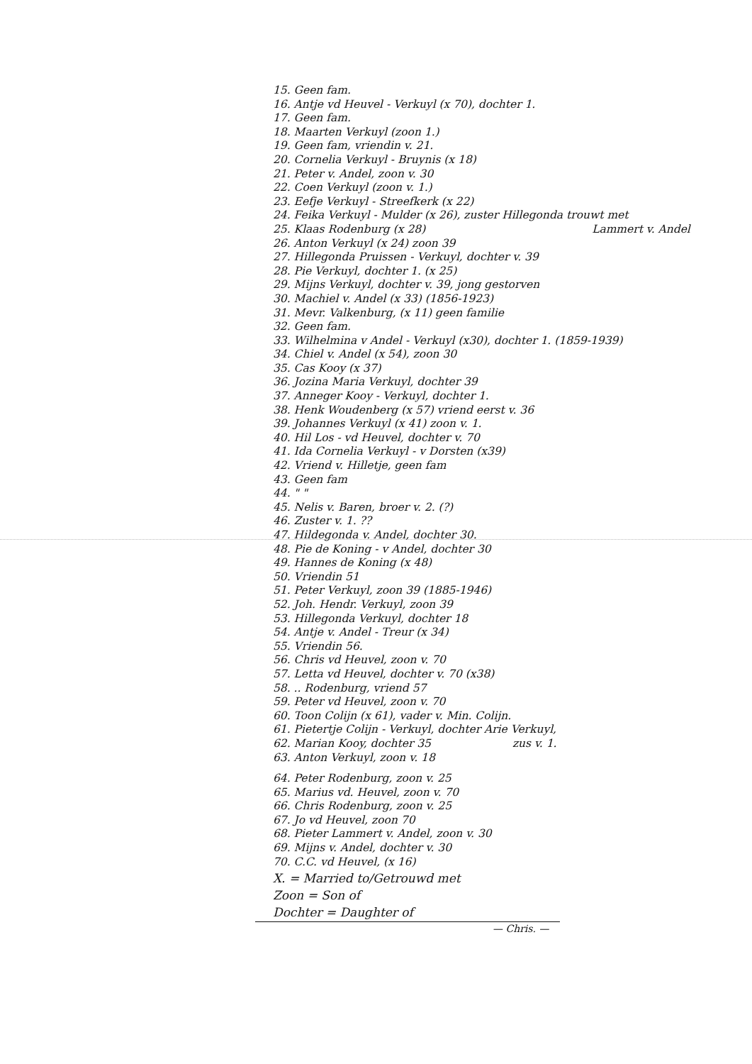15. Geen fam.
16. Antje vd Heuvel - Verkuyl (x 70), dochter 1.
17. Geen fam.
18. Maarten Verkuyl (zoon 1.)
19. Geen fam, vriendin v. 21.
20. Cornelia Verkuyl - Bruynis (x 18)
21. Peter v. Andel, zoon v. 30
22. Coen Verkuyl (zoon v. 1.)
23. Eefje Verkuyl - Streefkerk (x 22)
24. Feika Verkuyl - Mulder (x 26), zuster Hillegonda trouwt met
25. Klaas Rodenburg (x 28) Lammert v. Andel
26. Anton Verkuyl (x 24) zoon 39
27. Hillegonda Pruissen - Verkuyl, dochter v. 39
28. Pie Verkuyl, dochter 1. (x 25)
29. Mijns Verkuyl, dochter v. 39, jong gestorven
30. Machiel v. Andel (x 33) (1856-1923)
31. Mevr. Valkenburg, (x 11) geen familie
32. Geen fam.
33. Wilhelmina v Andel - Verkuyl (x30), dochter 1. (1859-1939)
34. Chiel v. Andel (x 54), zoon 30
35. Cas Kooy (x 37)
36. Jozina Maria Verkuyl, dochter 39
37. Anneger Kooy - Verkuyl, dochter 1.
38. Henk Woudenberg (x 57) vriend eerst v. 36
39. Johannes Verkuyl (x 41) zoon v. 1.
40. Hil Los - vd Heuvel, dochter v. 70
41. Ida Cornelia Verkuyl - v Dorsten (x39)
42. Vriend v. Hilletje, geen fam
43. Geen fam
44. " "
45. Nelis v. Baren, broer v. 2. (?)
46. Zuster v. 1. ??
47. Hildegonda v. Andel, dochter 30.
48. Pie de Koning - v Andel, dochter 30
49. Hannes de Koning (x 48)
50. Vriendin 51
51. Peter Verkuyl, zoon 39 (1885-1946)
52. Joh. Hendr. Verkuyl, zoon 39
53. Hillegonda Verkuyl, dochter 18
54. Antje v. Andel - Treur (x 34)
55. Vriendin 56.
56. Chris vd Heuvel, zoon v. 70
57. Letta vd Heuvel, dochter v. 70 (x38)
58. .. Rodenburg, vriend 57
59. Peter vd Heuvel, zoon v. 70
60. Toon Colijn (x 61), vader v. Min. Colijn.
61. Pietertje Colijn - Verkuyl, dochter Arie Verkuyl,
62. Marian Kooy, dochter 35 zus v. 1.
63. Anton Verkuyl, zoon v. 18
64. Peter Rodenburg, zoon v. 25
65. Marius vd. Heuvel, zoon v. 70
66. Chris Rodenburg, zoon v. 25
67. Jo vd Heuvel, zoon 70
68. Pieter Lammert v. Andel, zoon v. 30
69. Mijns v. Andel, dochter v. 30
70. C.C. vd Heuvel, (x 16)
X. = Married to/Getrouwd met
Zoon = Son of
Dochter = Daughter of
— Chris. —